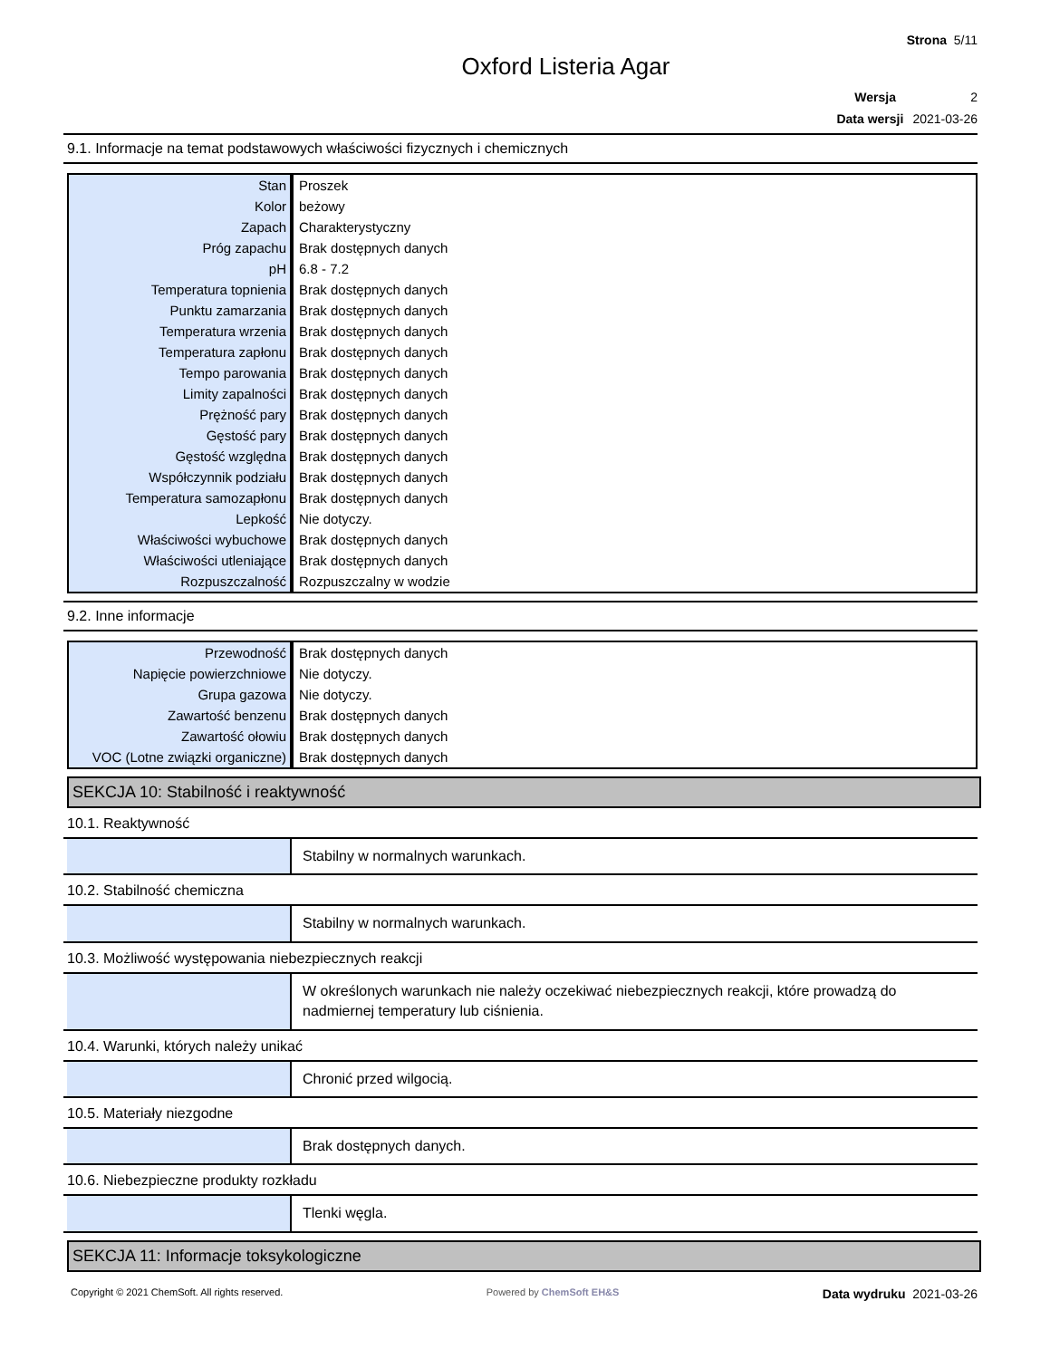Strona 5/11
Oxford Listeria Agar
Wersja 2
Data wersji 2021-03-26
9.1. Informacje na temat podstawowych właściwości fizycznych i chemicznych
| Stan | Proszek |
| Kolor | beżowy |
| Zapach | Charakterystyczny |
| Próg zapachu | Brak dostępnych danych |
| pH | 6.8 - 7.2 |
| Temperatura topnienia | Brak dostępnych danych |
| Punktu zamarzania | Brak dostępnych danych |
| Temperatura wrzenia | Brak dostępnych danych |
| Temperatura zapłonu | Brak dostępnych danych |
| Tempo parowania | Brak dostępnych danych |
| Limity zapalności | Brak dostępnych danych |
| Prężność pary | Brak dostępnych danych |
| Gęstość pary | Brak dostępnych danych |
| Gęstość względna | Brak dostępnych danych |
| Współczynnik podziału | Brak dostępnych danych |
| Temperatura samozapłonu | Brak dostępnych danych |
| Lepkość | Nie dotyczy. |
| Właściwości wybuchowe | Brak dostępnych danych |
| Właściwości utleniające | Brak dostępnych danych |
| Rozpuszczalność | Rozpuszczalny w wodzie |
9.2. Inne informacje
| Przewodność | Brak dostępnych danych |
| Napięcie powierzchniowe | Nie dotyczy. |
| Grupa gazowa | Nie dotyczy. |
| Zawartość benzenu | Brak dostępnych danych |
| Zawartość ołowiu | Brak dostępnych danych |
| VOC (Lotne związki organiczne) | Brak dostępnych danych |
SEKCJA 10: Stabilność i reaktywność
10.1. Reaktywność
Stabilny w normalnych warunkach.
10.2. Stabilność chemiczna
Stabilny w normalnych warunkach.
10.3. Możliwość występowania niebezpiecznych reakcji
W określonych warunkach nie należy oczekiwać niebezpiecznych reakcji, które prowadzą do nadmiernej temperatury lub ciśnienia.
10.4. Warunki, których należy unikać
Chronić przed wilgocią.
10.5. Materiały niezgodne
Brak dostępnych danych.
10.6. Niebezpieczne produkty rozkładu
Tlenki węgla.
SEKCJA 11: Informacje toksykologiczne
Copyright © 2021 ChemSoft. All rights reserved. Powered by ChemSoft EH&S Data wydruku 2021-03-26